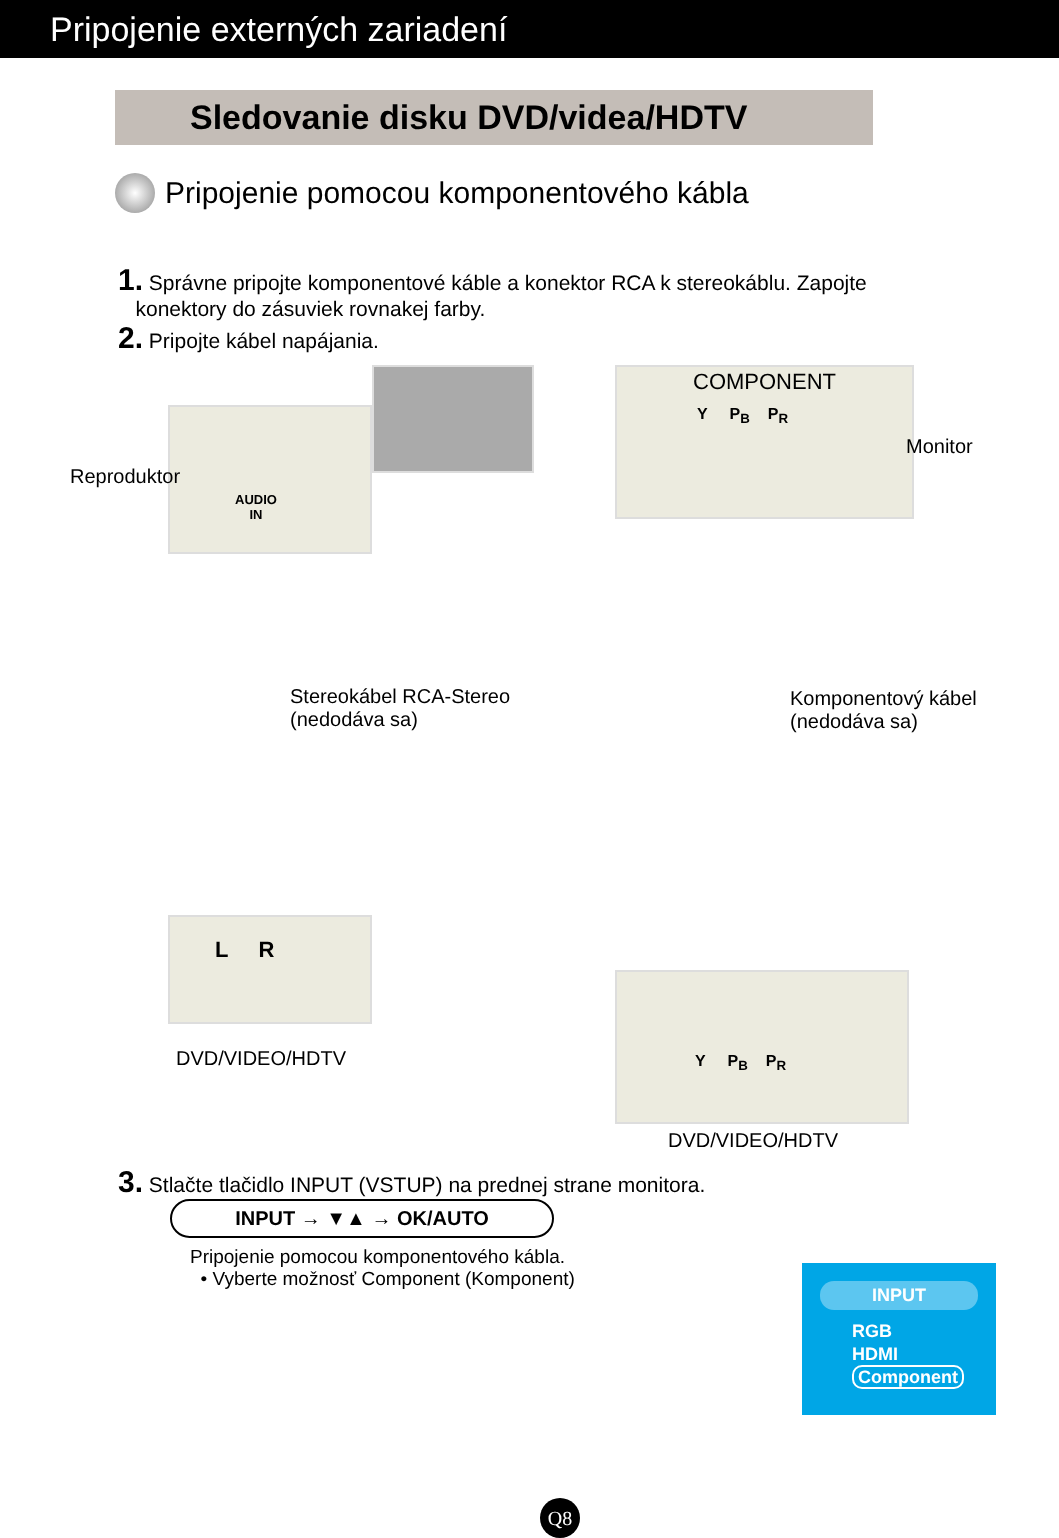Pripojenie externých zariadení
Sledovanie disku DVD/videa/HDTV
Pripojenie pomocou komponentového kábla
1. Správne pripojte komponentové káble a konektor RCA k stereokáblu. Zapojte
konektory do zásuviek rovnakej farby.
2. Pripojte kábel napájania.
AUDIO
IN
COMPONENT
Y P<sub>B</sub> P<sub>R</sub>
Reproduktor
Monitor
Stereokábel RCA-Stereo
(nedodáva sa)
Komponentový kábel
(nedodáva sa)
L R
DVD/VIDEO/HDTV
Y P<sub>B</sub> P<sub>R</sub>
DVD/VIDEO/HDTV
3. Stlačte tlačidlo INPUT (VSTUP) na prednej strane monitora.
INPUT → ▼▲ → OK/AUTO
Pripojenie pomocou komponentového kábla.
• Vyberte možnosť Component (Komponent)
INPUT
RGB
HDMI
Component
Q8